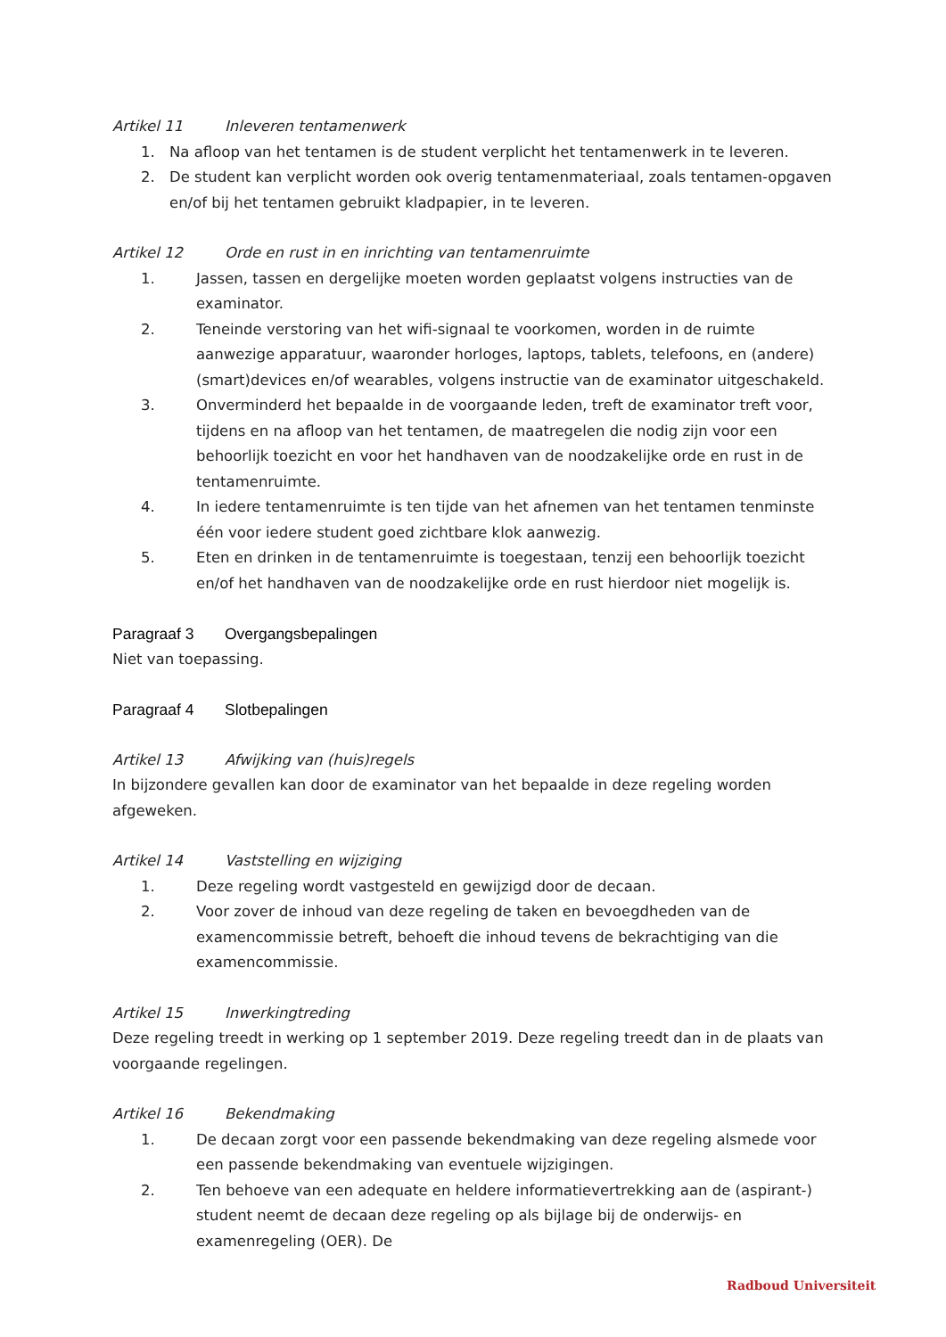Artikel 11 Inleveren tentamenwerk
1. Na afloop van het tentamen is de student verplicht het tentamenwerk in te leveren.
2. De student kan verplicht worden ook overig tentamenmateriaal, zoals tentamen-opgaven en/of bij het tentamen gebruikt kladpapier, in te leveren.
Artikel 12 Orde en rust in en inrichting van tentamenruimte
1. Jassen, tassen en dergelijke moeten worden geplaatst volgens instructies van de examinator.
2. Teneinde verstoring van het wifi-signaal te voorkomen, worden in de ruimte aanwezige apparatuur, waaronder horloges, laptops, tablets, telefoons, en (andere) (smart)devices en/of wearables, volgens instructie van de examinator uitgeschakeld.
3. Onverminderd het bepaalde in de voorgaande leden, treft de examinator treft voor, tijdens en na afloop van het tentamen, de maatregelen die nodig zijn voor een behoorlijk toezicht en voor het handhaven van de noodzakelijke orde en rust in de tentamenruimte.
4. In iedere tentamenruimte is ten tijde van het afnemen van het tentamen tenminste één voor iedere student goed zichtbare klok aanwezig.
5. Eten en drinken in de tentamenruimte is toegestaan, tenzij een behoorlijk toezicht en/of het handhaven van de noodzakelijke orde en rust hierdoor niet mogelijk is.
Paragraaf 3 Overgangsbepalingen
Niet van toepassing.
Paragraaf 4 Slotbepalingen
Artikel 13 Afwijking van (huis)regels
In bijzondere gevallen kan door de examinator van het bepaalde in deze regeling worden afgeweken.
Artikel 14 Vaststelling en wijziging
1. Deze regeling wordt vastgesteld en gewijzigd door de decaan.
2. Voor zover de inhoud van deze regeling de taken en bevoegdheden van de examencommissie betreft, behoeft die inhoud tevens de bekrachtiging van die examencommissie.
Artikel 15 Inwerkingtreding
Deze regeling treedt in werking op 1 september 2019. Deze regeling treedt dan in de plaats van voorgaande regelingen.
Artikel 16 Bekendmaking
1. De decaan zorgt voor een passende bekendmaking van deze regeling alsmede voor een passende bekendmaking van eventuele wijzigingen.
2. Ten behoeve van een adequate en heldere informatievertrekking aan de (aspirant-) student neemt de decaan deze regeling op als bijlage bij de onderwijs- en examenregeling (OER). De
Radboud Universiteit